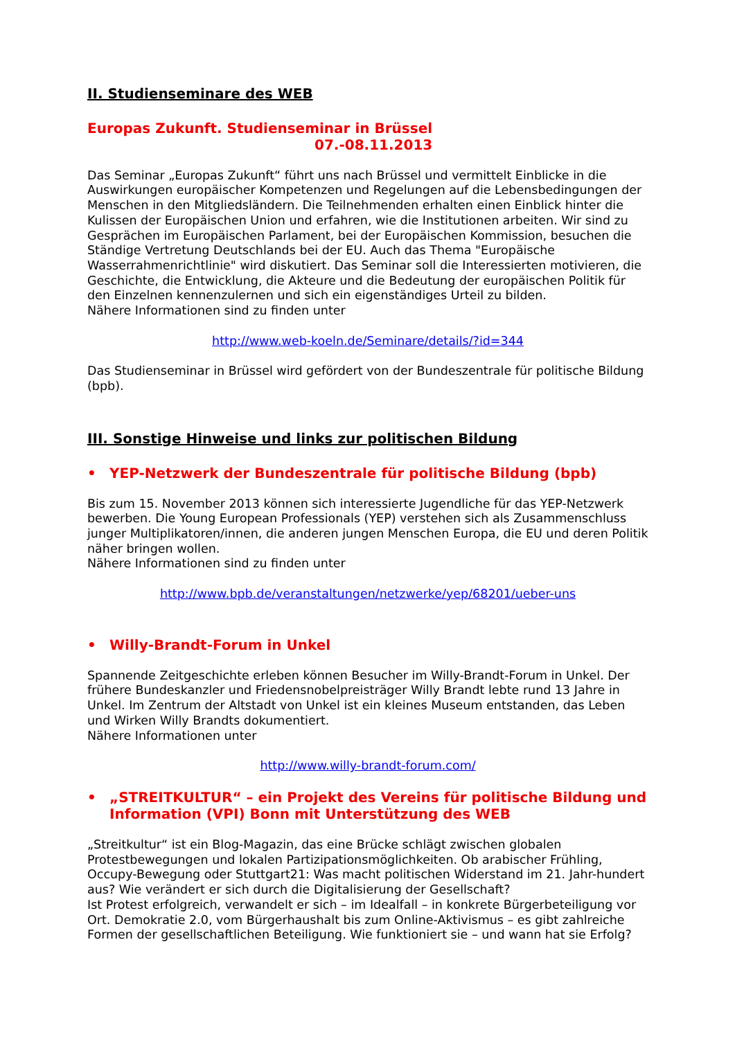II. Studienseminare des WEB
Europas Zukunft. Studienseminar in Brüssel
07.-08.11.2013
Das Seminar „Europas Zukunft“ führt uns nach Brüssel und vermittelt Einblicke in die Auswirkungen europäischer Kompetenzen und Regelungen auf die Lebensbedingungen der Menschen in den Mitgliedsländern. Die Teilnehmenden erhalten einen Einblick hinter die Kulissen der Europäischen Union und erfahren, wie die Institutionen arbeiten. Wir sind zu Gesprächen im Europäischen Parlament, bei der Europäischen Kommission, besuchen die Ständige Vertretung Deutschlands bei der EU. Auch das Thema "Europäische Wasserrahmenrichtlinie" wird diskutiert. Das Seminar soll die Interessierten motivieren, die Geschichte, die Entwicklung, die Akteure und die Bedeutung der europäischen Politik für den Einzelnen kennenzulernen und sich ein eigenständiges Urteil zu bilden.
Nähere Informationen sind zu finden unter
http://www.web-koeln.de/Seminare/details/?id=344
Das Studienseminar in Brüssel wird gefördert von der Bundeszentrale für politische Bildung (bpb).
III. Sonstige Hinweise und links zur politischen Bildung
• YEP-Netzwerk der Bundeszentrale für politische Bildung (bpb)
Bis zum 15. November 2013 können sich interessierte Jugendliche für das YEP-Netzwerk bewerben. Die Young European Professionals (YEP) verstehen sich als Zusammenschluss junger Multiplikatoren/innen, die anderen jungen Menschen Europa, die EU und deren Politik näher bringen wollen.
Nähere Informationen sind zu finden unter
http://www.bpb.de/veranstaltungen/netzwerke/yep/68201/ueber-uns
• Willy-Brandt-Forum in Unkel
Spannende Zeitgeschichte erleben können Besucher im Willy-Brandt-Forum in Unkel. Der frühere Bundeskanzler und Friedensnobelpreisträger Willy Brandt lebte rund 13 Jahre in Unkel. Im Zentrum der Altstadt von Unkel ist ein kleines Museum entstanden, das Leben und Wirken Willy Brandts dokumentiert.
Nähere Informationen unter
http://www.willy-brandt-forum.com/
• „STREITKULTUR“ – ein Projekt des Vereins für politische Bildung und Information (VPI) Bonn mit Unterstützung des WEB
„Streitkultur“ ist ein Blog-Magazin, das eine Brücke schlägt zwischen globalen Protestbewegungen und lokalen Partizipationsmöglichkeiten. Ob arabischer Frühling, Occupy-Bewegung oder Stuttgart21: Was macht politischen Widerstand im 21. Jahr-hundert aus? Wie verändert er sich durch die Digitalisierung der Gesellschaft?
Ist Protest erfolgreich, verwandelt er sich – im Idealfall – in konkrete Bürgerbeteiligung vor Ort. Demokratie 2.0, vom Bürgerhaushalt bis zum Online-Aktivismus – es gibt zahlreiche Formen der gesellschaftlichen Beteiligung. Wie funktioniert sie – und wann hat sie Erfolg?